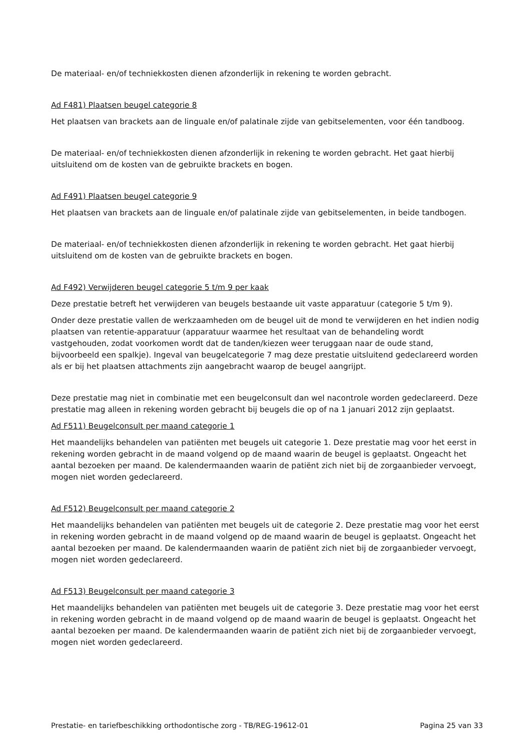De materiaal- en/of techniekkosten dienen afzonderlijk in rekening te worden gebracht.
Ad F481) Plaatsen beugel categorie 8
Het plaatsen van brackets aan de linguale en/of palatinale zijde van gebitselementen, voor één tandboog.
De materiaal- en/of techniekkosten dienen afzonderlijk in rekening te worden gebracht. Het gaat hierbij uitsluitend om de kosten van de gebruikte brackets en bogen.
Ad F491) Plaatsen beugel categorie 9
Het plaatsen van brackets aan de linguale en/of palatinale zijde van gebitselementen, in beide tandbogen.
De materiaal- en/of techniekkosten dienen afzonderlijk in rekening te worden gebracht. Het gaat hierbij uitsluitend om de kosten van de gebruikte brackets en bogen.
Ad F492) Verwijderen beugel categorie 5 t/m 9 per kaak
Deze prestatie betreft het verwijderen van beugels bestaande uit vaste apparatuur (categorie 5 t/m 9).
Onder deze prestatie vallen de werkzaamheden om de beugel uit de mond te verwijderen en het indien nodig plaatsen van retentie-apparatuur (apparatuur waarmee het resultaat van de behandeling wordt vastgehouden, zodat voorkomen wordt dat de tanden/kiezen weer teruggaan naar de oude stand, bijvoorbeeld een spalkje). Ingeval van beugelcategorie 7 mag deze prestatie uitsluitend gedeclareerd worden als er bij het plaatsen attachments zijn aangebracht waarop de beugel aangrijpt.
Deze prestatie mag niet in combinatie met een beugelconsult dan wel nacontrole worden gedeclareerd. Deze prestatie mag alleen in rekening worden gebracht bij beugels die op of na 1 januari 2012 zijn geplaatst.
Ad F511) Beugelconsult per maand categorie 1
Het maandelijks behandelen van patiënten met beugels uit categorie 1. Deze prestatie mag voor het eerst in rekening worden gebracht in de maand volgend op de maand waarin de beugel is geplaatst. Ongeacht het aantal bezoeken per maand. De kalendermaanden waarin de patiënt zich niet bij de zorgaanbieder vervoegt, mogen niet worden gedeclareerd.
Ad F512) Beugelconsult per maand categorie 2
Het maandelijks behandelen van patiënten met beugels uit de categorie 2. Deze prestatie mag voor het eerst in rekening worden gebracht in de maand volgend op de maand waarin de beugel is geplaatst. Ongeacht het aantal bezoeken per maand. De kalendermaanden waarin de patiënt zich niet bij de zorgaanbieder vervoegt, mogen niet worden gedeclareerd.
Ad F513) Beugelconsult per maand categorie 3
Het maandelijks behandelen van patiënten met beugels uit de categorie 3. Deze prestatie mag voor het eerst in rekening worden gebracht in de maand volgend op de maand waarin de beugel is geplaatst. Ongeacht het aantal bezoeken per maand. De kalendermaanden waarin de patiënt zich niet bij de zorgaanbieder vervoegt, mogen niet worden gedeclareerd.
Prestatie- en tariefbeschikking orthodontische zorg - TB/REG-19612-01 Pagina 25 van 33